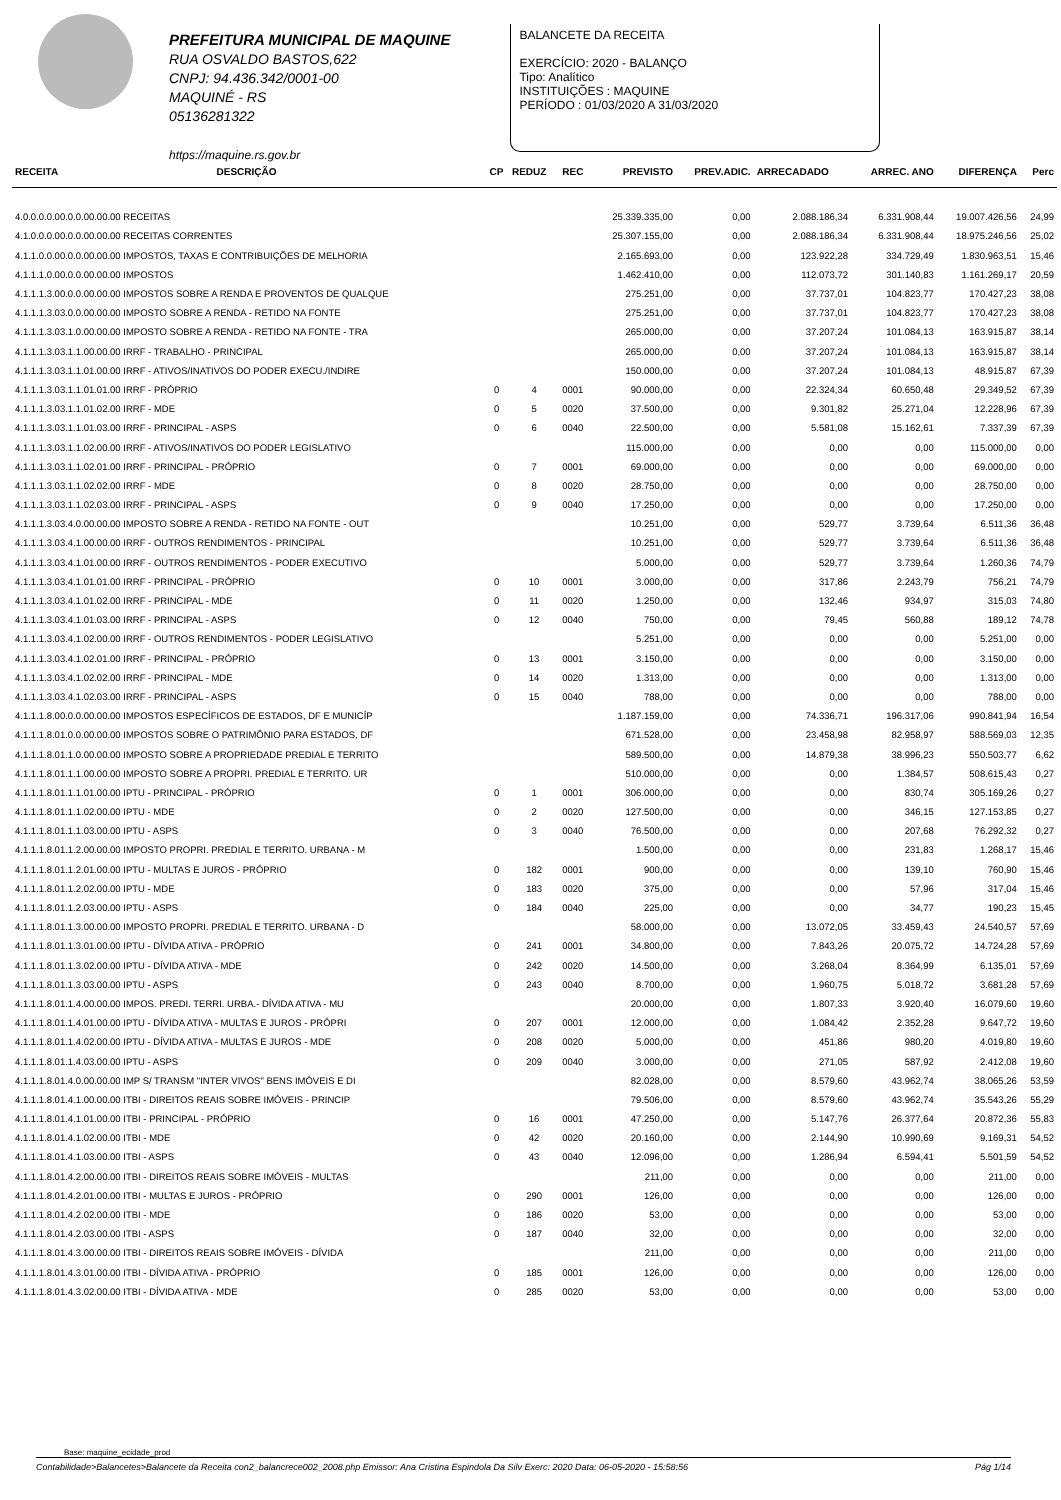PREFEITURA MUNICIPAL DE MAQUINE
RUA OSVALDO BASTOS,622
CNPJ: 94.436.342/0001-00
MAQUINÉ - RS
05136281322
https://maquine.rs.gov.br
BALANCETE DA RECEITA
EXERCÍCIO: 2020 - BALANÇO
Tipo: Analítico
INSTITUIÇÕES : MAQUINE
PERÍODO : 01/03/2020 A 31/03/2020
| RECEITA | DESCRIÇÃO | CP | REDUZ | REC | PREVISTO | PREV.ADIC. | ARRECADADO | ARREC. ANO | DIFERENÇA | Perc |
| --- | --- | --- | --- | --- | --- | --- | --- | --- | --- | --- |
| 4.0.0.0.0.00.0.0.00.00.00 RECEITAS | | | | | 25.339.335,00 | 0,00 | 2.088.186,34 | 6.331.908,44 | 19.007.426,56 | 24,99 |
| 4.1.0.0.0.00.0.0.00.00.00 RECEITAS CORRENTES | | | | | 25.307.155,00 | 0,00 | 2.088.186,34 | 6.331.908,44 | 18.975.246,56 | 25,02 |
| 4.1.1.0.0.00.0.0.00.00.00 IMPOSTOS, TAXAS E CONTRIBUIÇÕES DE MELHORIA | | | | | 2.165.693,00 | 0,00 | 123.922,28 | 334.729,49 | 1.830.963,51 | 15,46 |
| 4.1.1.1.0.00.0.0.00.00.00 IMPOSTOS | | | | | 1.462.410,00 | 0,00 | 112.073,72 | 301.140,83 | 1.161.269,17 | 20,59 |
| 4.1.1.1.3.00.0.0.00.00.00 IMPOSTOS SOBRE A RENDA E PROVENTOS DE QUALQUE | | | | | 275.251,00 | 0,00 | 37.737,01 | 104.823,77 | 170.427,23 | 38,08 |
| 4.1.1.1.3.03.0.0.00.00.00 IMPOSTO SOBRE A RENDA - RETIDO NA FONTE | | | | | 275.251,00 | 0,00 | 37.737,01 | 104.823,77 | 170.427,23 | 38,08 |
| 4.1.1.1.3.03.1.0.00.00.00 IMPOSTO SOBRE A RENDA - RETIDO NA FONTE - TRA | | | | | 265.000,00 | 0,00 | 37.207,24 | 101.084,13 | 163.915,87 | 38,14 |
| 4.1.1.1.3.03.1.1.00.00.00 IRRF - TRABALHO - PRINCIPAL | | | | | 265.000,00 | 0,00 | 37.207,24 | 101.084,13 | 163.915,87 | 38,14 |
| 4.1.1.1.3.03.1.1.01.00.00 IRRF - ATIVOS/INATIVOS DO PODER EXECU./INDIRE | | | | | 150.000,00 | 0,00 | 37.207,24 | 101.084,13 | 48.915,87 | 67,39 |
| 4.1.1.1.3.03.1.1.01.01.00 IRRF - PRÓPRIO | | 0 | 4 | 0001 | 90.000,00 | 0,00 | 22.324,34 | 60.650,48 | 29.349,52 | 67,39 |
| 4.1.1.1.3.03.1.1.01.02.00 IRRF - MDE | | 0 | 5 | 0020 | 37.500,00 | 0,00 | 9.301,82 | 25.271,04 | 12.228,96 | 67,39 |
| 4.1.1.1.3.03.1.1.01.03.00 IRRF - PRINCIPAL - ASPS | | 0 | 6 | 0040 | 22.500,00 | 0,00 | 5.581,08 | 15.162,61 | 7.337,39 | 67,39 |
| 4.1.1.1.3.03.1.1.02.00.00 IRRF - ATIVOS/INATIVOS DO PODER LEGISLATIVO | | | | | 115.000,00 | 0,00 | 0,00 | 0,00 | 115.000,00 | 0,00 |
| 4.1.1.1.3.03.1.1.02.01.00 IRRF - PRINCIPAL - PRÓPRIO | | 0 | 7 | 0001 | 69.000,00 | 0,00 | 0,00 | 0,00 | 69.000,00 | 0,00 |
| 4.1.1.1.3.03.1.1.02.02.00 IRRF - MDE | | 0 | 8 | 0020 | 28.750,00 | 0,00 | 0,00 | 0,00 | 28.750,00 | 0,00 |
| 4.1.1.1.3.03.1.1.02.03.00 IRRF - PRINCIPAL - ASPS | | 0 | 9 | 0040 | 17.250,00 | 0,00 | 0,00 | 0,00 | 17.250,00 | 0,00 |
| 4.1.1.1.3.03.4.0.00.00.00 IMPOSTO SOBRE A RENDA - RETIDO NA FONTE - OUT | | | | | 10.251,00 | 0,00 | 529,77 | 3.739,64 | 6.511,36 | 36,48 |
| 4.1.1.1.3.03.4.1.00.00.00 IRRF - OUTROS RENDIMENTOS - PRINCIPAL | | | | | 10.251,00 | 0,00 | 529,77 | 3.739,64 | 6.511,36 | 36,48 |
| 4.1.1.1.3.03.4.1.01.00.00 IRRF - OUTROS RENDIMENTOS - PODER EXECUTIVO | | | | | 5.000,00 | 0,00 | 529,77 | 3.739,64 | 1.260,36 | 74,79 |
| 4.1.1.1.3.03.4.1.01.01.00 IRRF - PRINCIPAL - PRÓPRIO | | 0 | 10 | 0001 | 3.000,00 | 0,00 | 317,86 | 2.243,79 | 756,21 | 74,79 |
| 4.1.1.1.3.03.4.1.01.02.00 IRRF - PRINCIPAL - MDE | | 0 | 11 | 0020 | 1.250,00 | 0,00 | 132,46 | 934,97 | 315,03 | 74,80 |
| 4.1.1.1.3.03.4.1.01.03.00 IRRF - PRINCIPAL - ASPS | | 0 | 12 | 0040 | 750,00 | 0,00 | 79,45 | 560,88 | 189,12 | 74,78 |
| 4.1.1.1.3.03.4.1.02.00.00 IRRF - OUTROS RENDIMENTOS - PODER LEGISLATIVO | | | | | 5.251,00 | 0,00 | 0,00 | 0,00 | 5.251,00 | 0,00 |
| 4.1.1.1.3.03.4.1.02.01.00 IRRF - PRINCIPAL - PRÓPRIO | | 0 | 13 | 0001 | 3.150,00 | 0,00 | 0,00 | 0,00 | 3.150,00 | 0,00 |
| 4.1.1.1.3.03.4.1.02.02.00 IRRF - PRINCIPAL - MDE | | 0 | 14 | 0020 | 1.313,00 | 0,00 | 0,00 | 0,00 | 1.313,00 | 0,00 |
| 4.1.1.1.3.03.4.1.02.03.00 IRRF - PRINCIPAL - ASPS | | 0 | 15 | 0040 | 788,00 | 0,00 | 0,00 | 0,00 | 788,00 | 0,00 |
| 4.1.1.1.8.00.0.0.00.00.00 IMPOSTOS ESPECÍFICOS DE ESTADOS, DF E MUNICÍP | | | | | 1.187.159,00 | 0,00 | 74.336,71 | 196.317,06 | 990.841,94 | 16,54 |
| 4.1.1.1.8.01.0.0.00.00.00 IMPOSTOS SOBRE O PATRIMÔNIO PARA ESTADOS, DF | | | | | 671.528,00 | 0,00 | 23.458,98 | 82.958,97 | 588.569,03 | 12,35 |
| 4.1.1.1.8.01.1.0.00.00.00 IMPOSTO SOBRE A PROPRIEDADE PREDIAL E TERRITO | | | | | 589.500,00 | 0,00 | 14.879,38 | 38.996,23 | 550.503,77 | 6,62 |
| 4.1.1.1.8.01.1.1.00.00.00 IMPOSTO SOBRE A PROPRI. PREDIAL E TERRITO. UR | | | | | 510.000,00 | 0,00 | 0,00 | 1.384,57 | 508.615,43 | 0,27 |
| 4.1.1.1.8.01.1.1.01.00.00 IPTU - PRINCIPAL - PRÓPRIO | | 0 | 1 | 0001 | 306.000,00 | 0,00 | 0,00 | 830,74 | 305.169,26 | 0,27 |
| 4.1.1.1.8.01.1.1.02.00.00 IPTU - MDE | | 0 | 2 | 0020 | 127.500,00 | 0,00 | 0,00 | 346,15 | 127.153,85 | 0,27 |
| 4.1.1.1.8.01.1.1.03.00.00 IPTU - ASPS | | 0 | 3 | 0040 | 76.500,00 | 0,00 | 0,00 | 207,68 | 76.292,32 | 0,27 |
| 4.1.1.1.8.01.1.2.00.00.00 IMPOSTO PROPRI. PREDIAL E TERRITO. URBANA - M | | | | | 1.500,00 | 0,00 | 0,00 | 231,83 | 1.268,17 | 15,46 |
| 4.1.1.1.8.01.1.2.01.00.00 IPTU - MULTAS E JUROS - PRÓPRIO | | 0 | 182 | 0001 | 900,00 | 0,00 | 0,00 | 139,10 | 760,90 | 15,46 |
| 4.1.1.1.8.01.1.2.02.00.00 IPTU - MDE | | 0 | 183 | 0020 | 375,00 | 0,00 | 0,00 | 57,96 | 317,04 | 15,46 |
| 4.1.1.1.8.01.1.2.03.00.00 IPTU - ASPS | | 0 | 184 | 0040 | 225,00 | 0,00 | 0,00 | 34,77 | 190,23 | 15,45 |
| 4.1.1.1.8.01.1.3.00.00.00 IMPOSTO PROPRI. PREDIAL E TERRITO. URBANA - D | | | | | 58.000,00 | 0,00 | 13.072,05 | 33.459,43 | 24.540,57 | 57,69 |
| 4.1.1.1.8.01.1.3.01.00.00 IPTU - DÍVIDA ATIVA - PRÓPRIO | | 0 | 241 | 0001 | 34.800,00 | 0,00 | 7.843,26 | 20.075,72 | 14.724,28 | 57,69 |
| 4.1.1.1.8.01.1.3.02.00.00 IPTU - DÍVIDA ATIVA - MDE | | 0 | 242 | 0020 | 14.500,00 | 0,00 | 3.268,04 | 8.364,99 | 6.135,01 | 57,69 |
| 4.1.1.1.8.01.1.3.03.00.00 IPTU - ASPS | | 0 | 243 | 0040 | 8.700,00 | 0,00 | 1.960,75 | 5.018,72 | 3.681,28 | 57,69 |
| 4.1.1.1.8.01.1.4.00.00.00 IMPOS. PREDI. TERRI. URBA.- DÍVIDA ATIVA - MU | | | | | 20.000,00 | 0,00 | 1.807,33 | 3.920,40 | 16.079,60 | 19,60 |
| 4.1.1.1.8.01.1.4.01.00.00 IPTU - DÍVIDA ATIVA - MULTAS E JUROS - PRÓPRI | | 0 | 207 | 0001 | 12.000,00 | 0,00 | 1.084,42 | 2.352,28 | 9.647,72 | 19,60 |
| 4.1.1.1.8.01.1.4.02.00.00 IPTU - DÍVIDA ATIVA - MULTAS E JUROS - MDE | | 0 | 208 | 0020 | 5.000,00 | 0,00 | 451,86 | 980,20 | 4.019,80 | 19,60 |
| 4.1.1.1.8.01.1.4.03.00.00 IPTU - ASPS | | 0 | 209 | 0040 | 3.000,00 | 0,00 | 271,05 | 587,92 | 2.412,08 | 19,60 |
| 4.1.1.1.8.01.4.0.00.00.00 IMP S/ TRANSM "INTER VIVOS" BENS IMÓVEIS E DI | | | | | 82.028,00 | 0,00 | 8.579,60 | 43.962,74 | 38.065,26 | 53,59 |
| 4.1.1.1.8.01.4.1.00.00.00 ITBI - DIREITOS REAIS SOBRE IMÓVEIS - PRINCIP | | | | | 79.506,00 | 0,00 | 8.579,60 | 43.962,74 | 35.543,26 | 55,29 |
| 4.1.1.1.8.01.4.1.01.00.00 ITBI - PRINCIPAL - PRÓPRIO | | 0 | 16 | 0001 | 47.250,00 | 0,00 | 5.147,76 | 26.377,64 | 20.872,36 | 55,83 |
| 4.1.1.1.8.01.4.1.02.00.00 ITBI - MDE | | 0 | 42 | 0020 | 20.160,00 | 0,00 | 2.144,90 | 10.990,69 | 9.169,31 | 54,52 |
| 4.1.1.1.8.01.4.1.03.00.00 ITBI - ASPS | | 0 | 43 | 0040 | 12.096,00 | 0,00 | 1.286,94 | 6.594,41 | 5.501,59 | 54,52 |
| 4.1.1.1.8.01.4.2.00.00.00 ITBI - DIREITOS REAIS SOBRE IMÓVEIS - MULTAS | | | | | 211,00 | 0,00 | 0,00 | 0,00 | 211,00 | 0,00 |
| 4.1.1.1.8.01.4.2.01.00.00 ITBI - MULTAS E JUROS - PRÓPRIO | | 0 | 290 | 0001 | 126,00 | 0,00 | 0,00 | 0,00 | 126,00 | 0,00 |
| 4.1.1.1.8.01.4.2.02.00.00 ITBI - MDE | | 0 | 186 | 0020 | 53,00 | 0,00 | 0,00 | 0,00 | 53,00 | 0,00 |
| 4.1.1.1.8.01.4.2.03.00.00 ITBI - ASPS | | 0 | 187 | 0040 | 32,00 | 0,00 | 0,00 | 0,00 | 32,00 | 0,00 |
| 4.1.1.1.8.01.4.3.00.00.00 ITBI - DIREITOS REAIS SOBRE IMÓVEIS - DÍVIDA | | | | | 211,00 | 0,00 | 0,00 | 0,00 | 211,00 | 0,00 |
| 4.1.1.1.8.01.4.3.01.00.00 ITBI - DÍVIDA ATIVA - PRÓPRIO | | 0 | 185 | 0001 | 126,00 | 0,00 | 0,00 | 0,00 | 126,00 | 0,00 |
| 4.1.1.1.8.01.4.3.02.00.00 ITBI - DÍVIDA ATIVA - MDE | | 0 | 285 | 0020 | 53,00 | 0,00 | 0,00 | 0,00 | 53,00 | 0,00 |
Base: maquine_ecidade_prod
Contabilidade>Balancetes>Balancete da Receita con2_balancrece002_2008.php Emissor: Ana Cristina Espindola Da Silv Exerc: 2020 Data: 06-05-2020 - 15:58:56 Pág 1/14